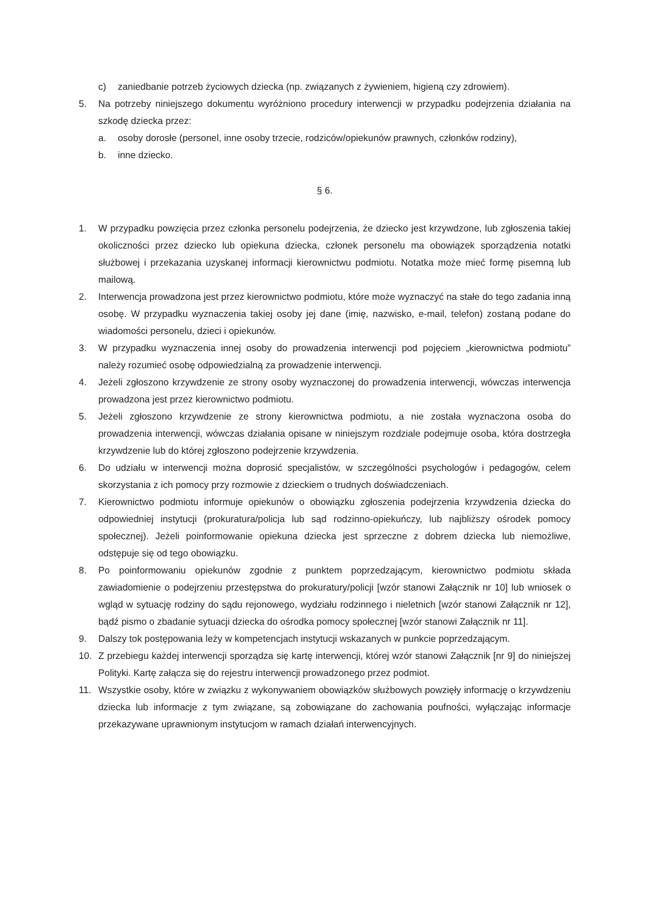c) zaniedbanie potrzeb życiowych dziecka (np. związanych z żywieniem, higieną czy zdrowiem).
5. Na potrzeby niniejszego dokumentu wyróżniono procedury interwencji w przypadku podejrzenia działania na szkodę dziecka przez:
a. osoby dorosłe (personel, inne osoby trzecie, rodziców/opiekunów prawnych, członków rodziny),
b. inne dziecko.
§ 6.
1. W przypadku powzięcia przez członka personelu podejrzenia, że dziecko jest krzywdzone, lub zgłoszenia takiej okoliczności przez dziecko lub opiekuna dziecka, członek personelu ma obowiązek sporządzenia notatki służbowej i przekazania uzyskanej informacji kierownictwu podmiotu. Notatka może mieć formę pisemną lub mailową.
2. Interwencja prowadzona jest przez kierownictwo podmiotu, które może wyznaczyć na stałe do tego zadania inną osobę. W przypadku wyznaczenia takiej osoby jej dane (imię, nazwisko, e-mail, telefon) zostaną podane do wiadomości personelu, dzieci i opiekunów.
3. W przypadku wyznaczenia innej osoby do prowadzenia interwencji pod pojęciem „kierownictwa podmiotu” należy rozumieć osobę odpowiedzialną za prowadzenie interwencji.
4. Jeżeli zgłoszono krzywdzenie ze strony osoby wyznaczonej do prowadzenia interwencji, wówczas interwencja prowadzona jest przez kierownictwo podmiotu.
5. Jeżeli zgłoszono krzywdzenie ze strony kierownictwa podmiotu, a nie została wyznaczona osoba do prowadzenia interwencji, wówczas działania opisane w niniejszym rozdziale podejmuje osoba, która dostrzegła krzywdzenie lub do której zgłoszono podejrzenie krzywdzenia.
6. Do udziału w interwencji można doprosić specjalistów, w szczególności psychologów i pedagogów, celem skorzystania z ich pomocy przy rozmowie z dzieckiem o trudnych doświadczeniach.
7. Kierownictwo podmiotu informuje opiekunów o obowiązku zgłoszenia podejrzenia krzywdzenia dziecka do odpowiedniej instytucji (prokuratura/policja lub sąd rodzinno-opiekuńczy, lub najbliższy ośrodek pomocy społecznej). Jeżeli poinformowanie opiekuna dziecka jest sprzeczne z dobrem dziecka lub niemożliwe, odstępuje się od tego obowiązku.
8. Po poinformowaniu opiekunów zgodnie z punktem poprzedzającym, kierownictwo podmiotu składa zawiadomienie o podejrzeniu przestępstwa do prokuratury/policji [wzór stanowi Załącznik nr 10] lub wniosek o wgląd w sytuację rodziny do sądu rejonowego, wydziału rodzinnego i nieletnich [wzór stanowi Załącznik nr 12], bądź pismo o zbadanie sytuacji dziecka do ośrodka pomocy społecznej [wzór stanowi Załącznik nr 11].
9. Dalszy tok postępowania leży w kompetencjach instytucji wskazanych w punkcie poprzedzającym.
10. Z przebiegu każdej interwencji sporządza się kartę interwencji, której wzór stanowi Załącznik [nr 9] do niniejszej Polityki. Kartę załącza się do rejestru interwencji prowadzonego przez podmiot.
11. Wszystkie osoby, które w związku z wykonywaniem obowiązków służbowych powzięły informację o krzywdzeniu dziecka lub informacje z tym związane, są zobowiązane do zachowania poufności, wyłączając informacje przekazywane uprawnionym instytucjom w ramach działań interwencyjnych.